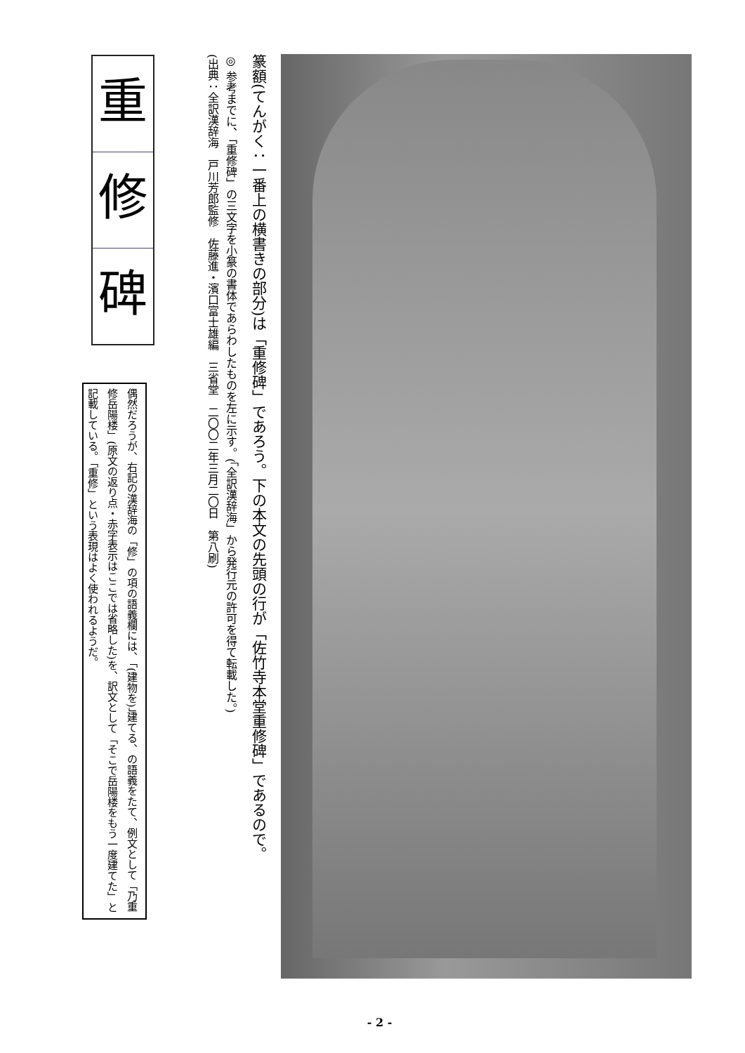篆額(てんがく：一番上の横書きの部分)は「重修碑」であろう。下の本文の先頭の行が「佐竹寺本堂重修碑」であるので。
◎ 参考までに、「重修碑」の三文字を小篆の書体であらわしたものを左に示す。(「全訳漢辞海」から発行元の許可を得て転載した。)
(出典：全訳漢辞海　戸川芳郎監修　佐藤進・濱口富士雄編　三省堂　二〇〇二年三月二〇日　第八刷)
重
修
碑
偶然だろうが、右記の漢辞海の「修」の項の語義欄には、「(建物を)」建てる、の語義をたて、例文として「乃重修岳陽楼」(原文の返り点・赤字表示はここでは省略した)を、訳文として「そこで岳陽楼をもう一度建てた」と記載している。「重修」という表現はよく使われるようだ。
- 2 -